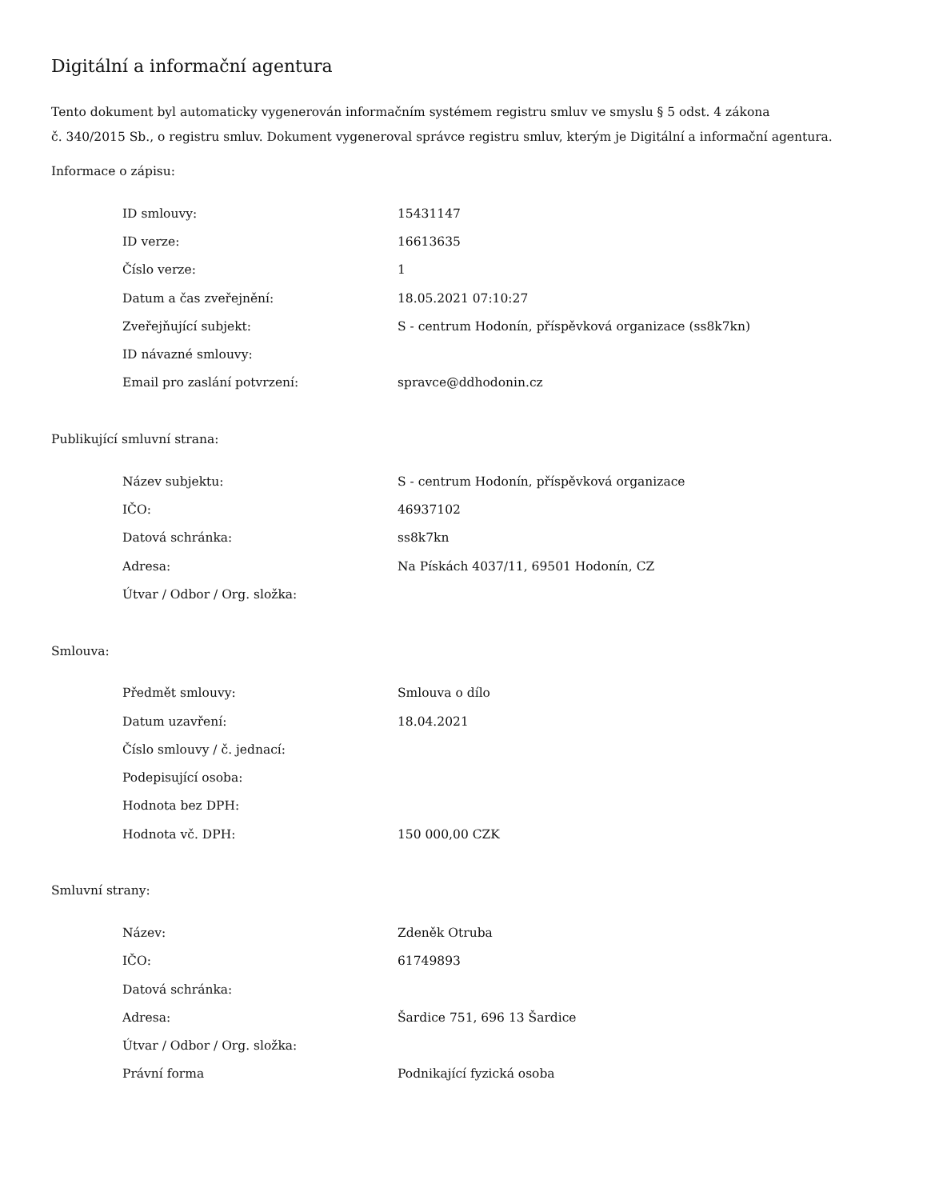Digitální a informační agentura
Tento dokument byl automaticky vygenerován informačním systémem registru smluv ve smyslu § 5 odst. 4 zákona
č. 340/2015 Sb., o registru smluv. Dokument vygeneroval správce registru smluv, kterým je Digitální a informační agentura.
Informace o zápisu:
| ID smlouvy: | 15431147 |
| ID verze: | 16613635 |
| Číslo verze: | 1 |
| Datum a čas zveřejnění: | 18.05.2021 07:10:27 |
| Zveřejňující subjekt: | S - centrum Hodonín, příspěvková organizace (ss8k7kn) |
| ID návazné smlouvy: | |
| Email pro zaslání potvrzení: | spravce@ddhodonin.cz |
Publikující smluvní strana:
| Název subjektu: | S - centrum Hodonín, příspěvková organizace |
| IČO: | 46937102 |
| Datová schránka: | ss8k7kn |
| Adresa: | Na Pískách 4037/11, 69501 Hodonín, CZ |
| Útvar / Odbor / Org. složka: | |
Smlouva:
| Předmět smlouvy: | Smlouva o dílo |
| Datum uzavření: | 18.04.2021 |
| Číslo smlouvy / č. jednací: | |
| Podepisující osoba: | |
| Hodnota bez DPH: | |
| Hodnota vč. DPH: | 150 000,00 CZK |
Smluvní strany:
| Název: | Zdeněk Otruba |
| IČO: | 61749893 |
| Datová schránka: | |
| Adresa: | Šardice 751, 696 13 Šardice |
| Útvar / Odbor / Org. složka: | |
| Právní forma | Podnikající fyzická osoba |